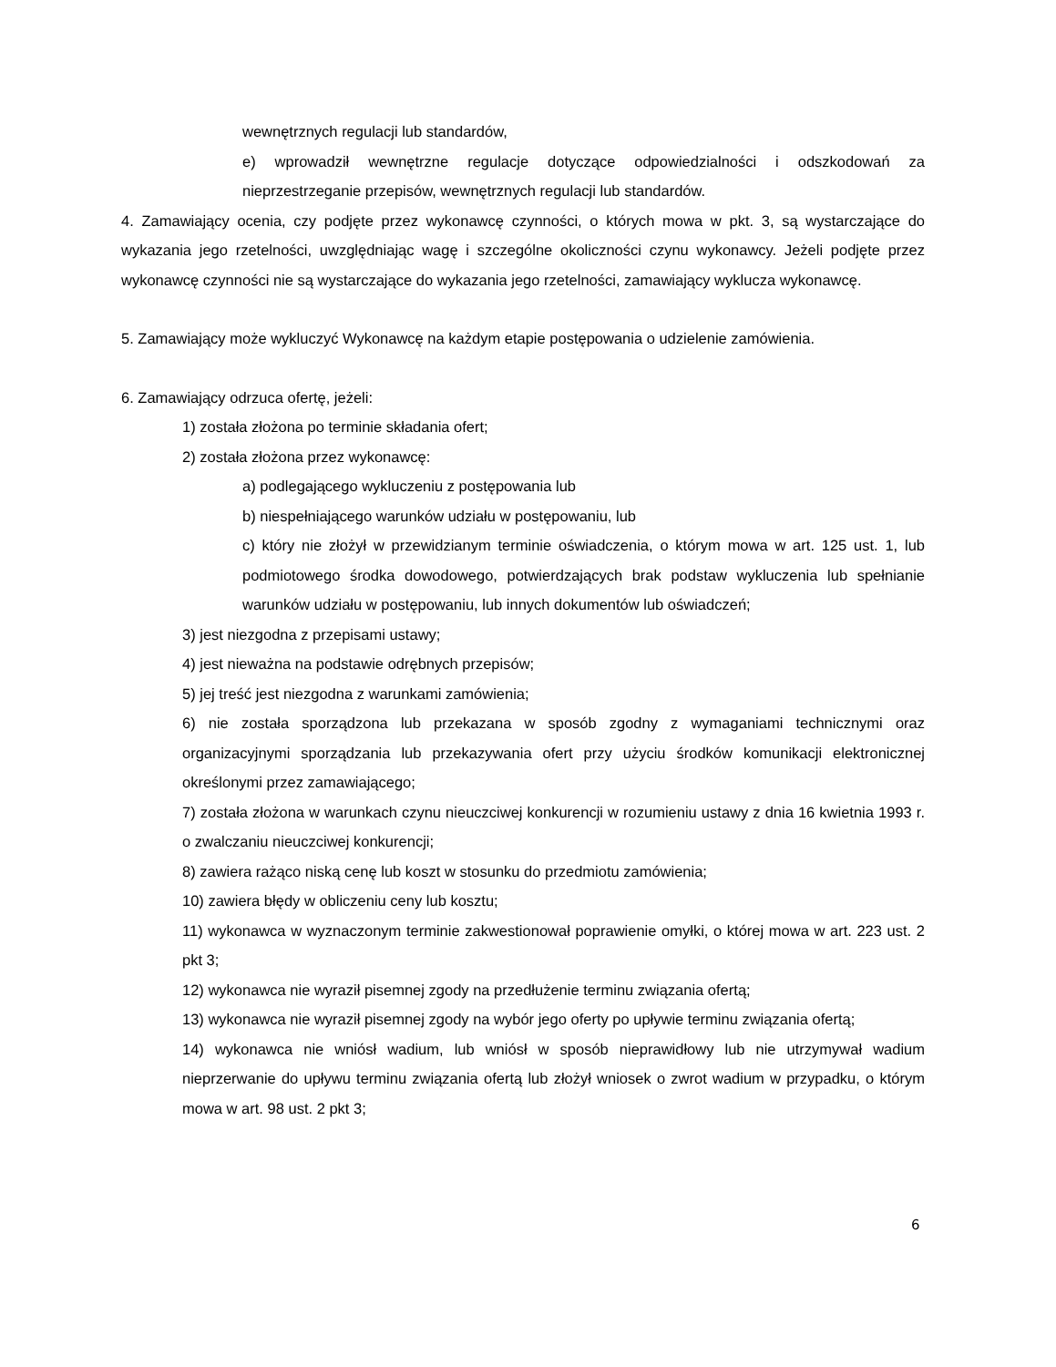wewnętrznych regulacji lub standardów,
e) wprowadził wewnętrzne regulacje dotyczące odpowiedzialności i odszkodowań za nieprzestrzeganie przepisów, wewnętrznych regulacji lub standardów.
4. Zamawiający ocenia, czy podjęte przez wykonawcę czynności, o których mowa w pkt. 3, są wystarczające do wykazania jego rzetelności, uwzględniając wagę i szczególne okoliczności czynu wykonawcy. Jeżeli podjęte przez wykonawcę czynności nie są wystarczające do wykazania jego rzetelności, zamawiający wyklucza wykonawcę.
5. Zamawiający może wykluczyć Wykonawcę na każdym etapie postępowania o udzielenie zamówienia.
6. Zamawiający odrzuca ofertę, jeżeli:
1) została złożona po terminie składania ofert;
2) została złożona przez wykonawcę:
a) podlegającego wykluczeniu z postępowania lub
b) niespełniającego warunków udziału w postępowaniu, lub
c) który nie złożył w przewidzianym terminie oświadczenia, o którym mowa w art. 125 ust. 1, lub podmiotowego środka dowodowego, potwierdzających brak podstaw wykluczenia lub spełnianie warunków udziału w postępowaniu, lub innych dokumentów lub oświadczeń;
3) jest niezgodna z przepisami ustawy;
4) jest nieważna na podstawie odrębnych przepisów;
5) jej treść jest niezgodna z warunkami zamówienia;
6) nie została sporządzona lub przekazana w sposób zgodny z wymaganiami technicznymi oraz organizacyjnymi sporządzania lub przekazywania ofert przy użyciu środków komunikacji elektronicznej określonymi przez zamawiającego;
7) została złożona w warunkach czynu nieuczciwej konkurencji w rozumieniu ustawy z dnia 16 kwietnia 1993 r. o zwalczaniu nieuczciwej konkurencji;
8) zawiera rażąco niską cenę lub koszt w stosunku do przedmiotu zamówienia;
10) zawiera błędy w obliczeniu ceny lub kosztu;
11) wykonawca w wyznaczonym terminie zakwestionował poprawienie omyłki, o której mowa w art. 223 ust. 2 pkt 3;
12) wykonawca nie wyraził pisemnej zgody na przedłużenie terminu związania ofertą;
13) wykonawca nie wyraził pisemnej zgody na wybór jego oferty po upływie terminu związania ofertą;
14) wykonawca nie wniósł wadium, lub wniósł w sposób nieprawidłowy lub nie utrzymywał wadium nieprzerwanie do upływu terminu związania ofertą lub złożył wniosek o zwrot wadium w przypadku, o którym mowa w art. 98 ust. 2 pkt 3;
6